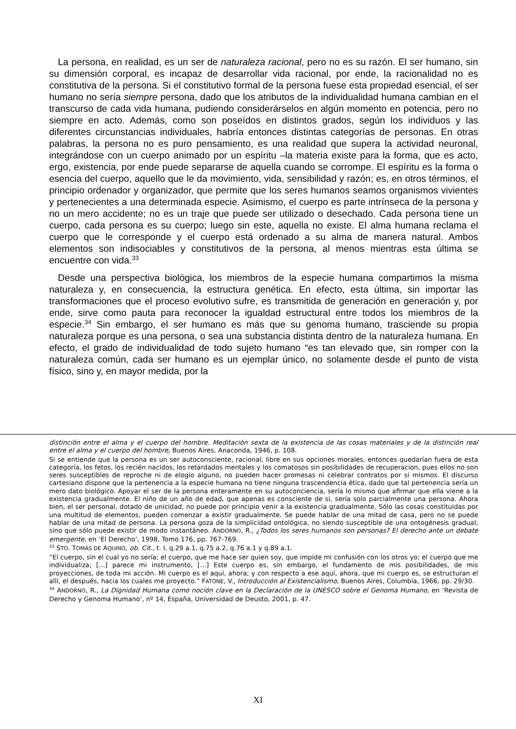La persona, en realidad, es un ser de naturaleza racional, pero no es su razón. El ser humano, sin su dimensión corporal, es incapaz de desarrollar vida racional, por ende, la racionalidad no es constitutiva de la persona. Si el constitutivo formal de la persona fuese esta propiedad esencial, el ser humano no sería siempre persona, dado que los atributos de la individualidad humana cambian en el transcurso de cada vida humana, pudiendo considerárselos en algún momento en potencia, pero no siempre en acto. Además, como son poseídos en distintos grados, según los individuos y las diferentes circunstancias individuales, habría entonces distintas categorías de personas. En otras palabras, la persona no es puro pensamiento, es una realidad que supera la actividad neuronal, integrándose con un cuerpo animado por un espíritu –la materia existe para la forma, que es acto, ergo, existencia, por ende puede separarse de aquella cuando se corrompe. El espíritu es la forma o esencia del cuerpo, aquello que le da movimiento, vida, sensibilidad y razón; es, en otros términos, el principio ordenador y organizador, que permite que los seres humanos seamos organismos vivientes y pertenecientes a una determinada especie. Asimismo, el cuerpo es parte intrínseca de la persona y no un mero accidente; no es un traje que puede ser utilizado o desechado. Cada persona tiene un cuerpo, cada persona es su cuerpo; luego sin este, aquella no existe. El alma humana reclama el cuerpo que le corresponde y el cuerpo está ordenado a su alma de manera natural. Ambos elementos son indisociables y constitutivos de la persona, al menos mientras esta última se encuentre con vida.<sup>33</sup>
Desde una perspectiva biológica, los miembros de la especie humana compartimos la misma naturaleza y, en consecuencia, la estructura genética. En efecto, esta última, sin importar las transformaciones que el proceso evolutivo sufre, es transmitida de generación en generación y, por ende, sirve como pauta para reconocer la igualdad estructural entre todos los miembros de la especie.<sup>34</sup> Sin embargo, el ser humano es más que su genoma humano, trasciende su propia naturaleza porque es una persona, o sea una substancia distinta dentro de la naturaleza humana. En efecto, el grado de individualidad de todo sujeto humano “es tan elevado que, sin romper con la naturaleza común, cada ser humano es un ejemplar único, no solamente desde el punto de vista físico, sino y, en mayor medida, por la
distinción entre el alma y el cuerpo del hombre. Meditación sexta de la existencia de las cosas materiales y de la distinción real entre el alma y el cuerpo del hombre, Buenos Aires, Anaconda, 1946, p. 108.
Si se entiende que la persona es un ser autoconsciente, racional, libre en sus opciones morales, entonces quedarían fuera de esta categoría, los fetos, los recién nacidos, los retardados mentales y los comatosos sin posibilidades de recuperacion, pues ellos no son seres susceptibles de reproche ni de elogio alguno, no pueden hacer promesas ni celebrar contratos por si mismos. El discurso cartesiano dispone que la pertenencia a la especie humana no tiene ninguna trascendencia ética, dado que tal pertenencia sería un mero dato biológico. Apoyar el ser de la persona enteramente en su autoconciencia, sería lo mismo que afirmar que ella viene a la existencia gradualmente. El niño de un año de edad, que apenas es consciente de si, sería solo parcialmente una persona. Ahora bien, el ser personal, dotado de unicidad, no puede por principio venir a la existencia gradualmente. Sólo las cosas constituidas por una multitud de elementos, pueden comenzar a existir gradualmente. Se puede hablar de una mitad de casa, pero no se puede hablar de una mitad de persona. La persona goza de la simplicidad ontológica, no siendo susceptible de una ontogénesis gradual, sino que sólo puede existir de modo instantáneo. ANDORNO, R., ¿Todos los seres humanos son personas? El derecho ante un debate emergente, en ‘El Derecho’, 1998, Tomo 176, pp. 767-769.
<sup>33</sup> STO. TOMÁS DE AQUINO, ob. Cit., t. I, q.29 a.1, q.75 a.2, q.76 a.1 y q.89 a.1.
“El cuerpo, sin el cual yo no sería; el cuerpo, que me hace ser quien soy, que impide mi confusión con los otros yo; el cuerpo que me individualiza; […] parece mi instrumento, […] Este cuerpo es, sin embargo, el fundamento de mis posibilidades, de mis proyecciones, de toda mi acción. Mi cuerpo es el aquí, ahora; y con respecto a ese aquí, ahora, que mi cuerpo es, se estructuran el allí, el después, hacia los cuales me proyecto.” FATONE, V., Introducción al Existencialismo, Buenos Aires, Columbia, 1966, pp. 29/30.
<sup>34</sup> ANDORNO, R., La Dignidad Humana como noción clave en la Declaración de la UNESCO sobre el Genoma Humano, en ‘Revista de Derecho y Genoma Humano’, nº 14, España, Universidad de Deusto, 2001, p. 47.
XI